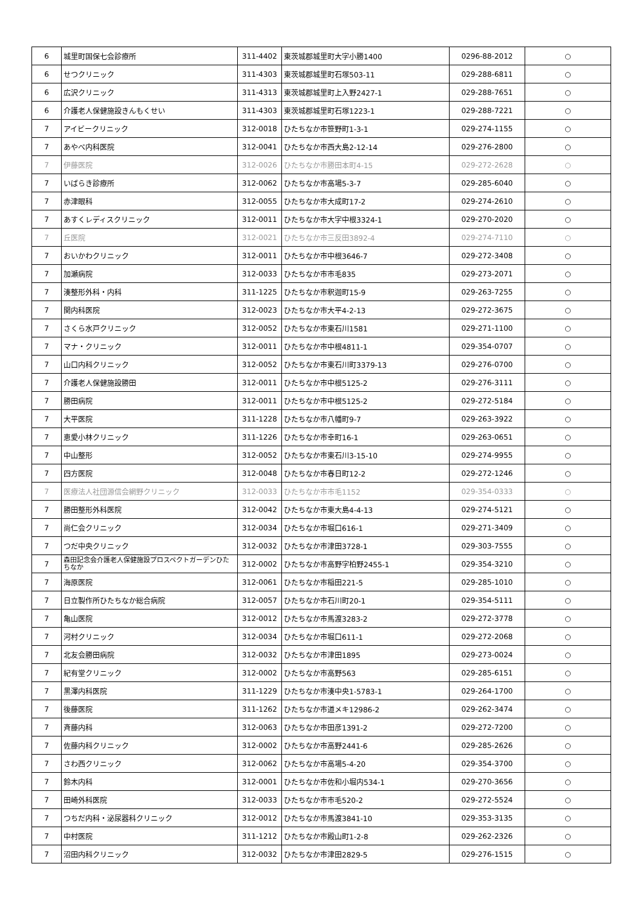| 6 | 城里町国保七会診療所 | 311-4402 | 東茨城郡城里町大字小勝1400 | 0296-88-2012 | ○ |
| 6 | せつクリニック | 311-4303 | 東茨城郡城里町石塚503-11 | 029-288-6811 | ○ |
| 6 | 広沢クリニック | 311-4313 | 東茨城郡城里町上入野2427-1 | 029-288-7651 | ○ |
| 6 | 介護老人保健施設きんもくせい | 311-4303 | 東茨城郡城里町石塚1223-1 | 029-288-7221 | ○ |
| 7 | アイビークリニック | 312-0018 | ひたちなか市笹野町1-3-1 | 029-274-1155 | ○ |
| 7 | あやべ内科医院 | 312-0041 | ひたちなか市西大島2-12-14 | 029-276-2800 | ○ |
| 7 | 伊藤医院 | 312-0026 | ひたちなか市勝田本町4-15 | 029-272-2628 | ○ |
| 7 | いばらき診療所 | 312-0062 | ひたちなか市高場5-3-7 | 029-285-6040 | ○ |
| 7 | 赤津眼科 | 312-0055 | ひたちなか市大成町17-2 | 029-274-2610 | ○ |
| 7 | あすくレディスクリニック | 312-0011 | ひたちなか市大字中根3324-1 | 029-270-2020 | ○ |
| 7 | 丘医院 | 312-0021 | ひたちなか市三反田3892-4 | 029-274-7110 | ○ |
| 7 | おいかわクリニック | 312-0011 | ひたちなか市中根3646-7 | 029-272-3408 | ○ |
| 7 | 加瀬病院 | 312-0033 | ひたちなか市市毛835 | 029-273-2071 | ○ |
| 7 | 湊整形外科・内科 | 311-1225 | ひたちなか市釈迦町15-9 | 029-263-7255 | ○ |
| 7 | 関内科医院 | 312-0023 | ひたちなか市大平4-2-13 | 029-272-3675 | ○ |
| 7 | さくら水戸クリニック | 312-0052 | ひたちなか市東石川1581 | 029-271-1100 | ○ |
| 7 | マナ・クリニック | 312-0011 | ひたちなか市中根4811-1 | 029-354-0707 | ○ |
| 7 | 山口内科クリニック | 312-0052 | ひたちなか市東石川町3379-13 | 029-276-0700 | ○ |
| 7 | 介護老人保健施設勝田 | 312-0011 | ひたちなか市中根5125-2 | 029-276-3111 | ○ |
| 7 | 勝田病院 | 312-0011 | ひたちなか市中根5125-2 | 029-272-5184 | ○ |
| 7 | 大平医院 | 311-1228 | ひたちなか市八幡町9-7 | 029-263-3922 | ○ |
| 7 | 恵愛小林クリニック | 311-1226 | ひたちなか市幸町16-1 | 029-263-0651 | ○ |
| 7 | 中山整形 | 312-0052 | ひたちなか市東石川3-15-10 | 029-274-9955 | ○ |
| 7 | 四方医院 | 312-0048 | ひたちなか市春日町12-2 | 029-272-1246 | ○ |
| 7 | 医療法人社団源信会網野クリニック | 312-0033 | ひたちなか市市毛1152 | 029-354-0333 | ○ |
| 7 | 勝田整形外科医院 | 312-0042 | ひたちなか市東大島4-4-13 | 029-274-5121 | ○ |
| 7 | 尚仁会クリニック | 312-0034 | ひたちなか市堀口616-1 | 029-271-3409 | ○ |
| 7 | つだ中央クリニック | 312-0032 | ひたちなか市津田3728-1 | 029-303-7555 | ○ |
| 7 | 森田記念会介護老人保健施設プロスペクトガーデンひたちなか | 312-0002 | ひたちなか市高野字柏野2455-1 | 029-354-3210 | ○ |
| 7 | 海原医院 | 312-0061 | ひたちなか市稲田221-5 | 029-285-1010 | ○ |
| 7 | 日立製作所ひたちなか総合病院 | 312-0057 | ひたちなか市石川町20-1 | 029-354-5111 | ○ |
| 7 | 亀山医院 | 312-0012 | ひたちなか市馬渡3283-2 | 029-272-3778 | ○ |
| 7 | 河村クリニック | 312-0034 | ひたちなか市堀口611-1 | 029-272-2068 | ○ |
| 7 | 北友会勝田病院 | 312-0032 | ひたちなか市津田1895 | 029-273-0024 | ○ |
| 7 | 紀有堂クリニック | 312-0002 | ひたちなか市高野563 | 029-285-6151 | ○ |
| 7 | 黒澤内科医院 | 311-1229 | ひたちなか市湊中央1-5783-1 | 029-264-1700 | ○ |
| 7 | 後藤医院 | 311-1262 | ひたちなか市道メキ12986-2 | 029-262-3474 | ○ |
| 7 | 斉藤内科 | 312-0063 | ひたちなか市田彦1391-2 | 029-272-7200 | ○ |
| 7 | 佐藤内科クリニック | 312-0002 | ひたちなか市高野2441-6 | 029-285-2626 | ○ |
| 7 | さわ西クリニック | 312-0062 | ひたちなか市高場5-4-20 | 029-354-3700 | ○ |
| 7 | 鈴木内科 | 312-0001 | ひたちなか市佐和小堀内534-1 | 029-270-3656 | ○ |
| 7 | 田崎外科医院 | 312-0033 | ひたちなか市市毛520-2 | 029-272-5524 | ○ |
| 7 | つちだ内科・泌尿器科クリニック | 312-0012 | ひたちなか市馬渡3841-10 | 029-353-3135 | ○ |
| 7 | 中村医院 | 311-1212 | ひたちなか市殿山町1-2-8 | 029-262-2326 | ○ |
| 7 | 沼田内科クリニック | 312-0032 | ひたちなか市津田2829-5 | 029-276-1515 | ○ |